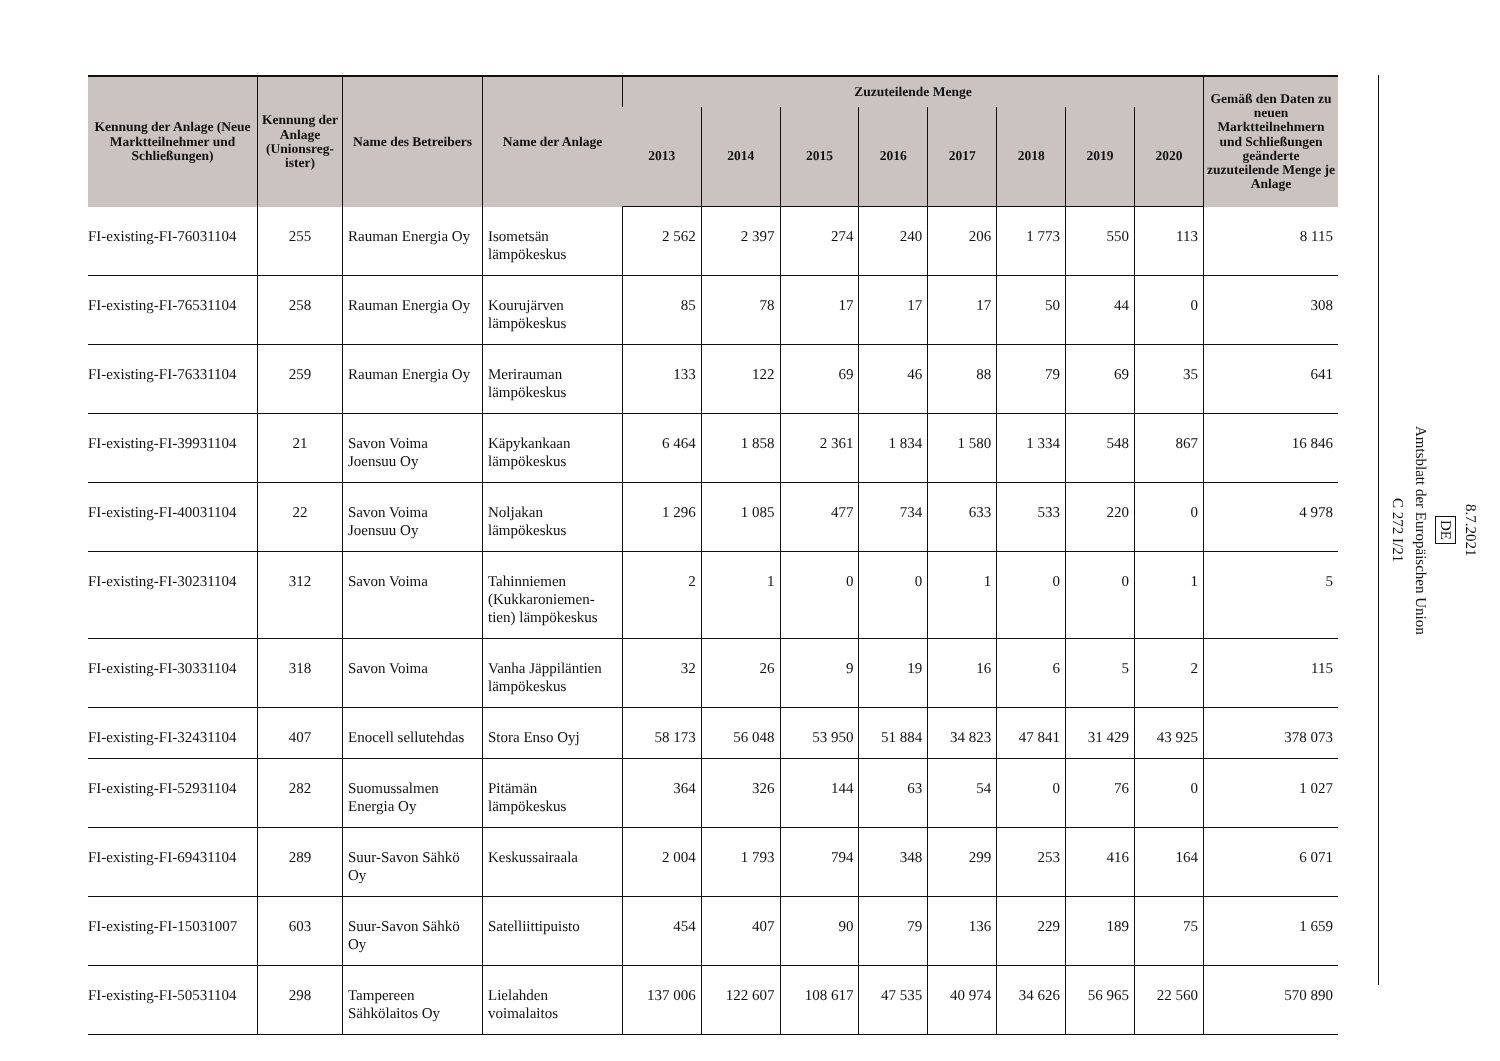| Kennung der Anlage (Neue Marktteilnehmer und Schließungen) | Kennung der Anlage (Unionsreg-ister) | Name des Betreibers | Name der Anlage | Zuzuteilende Menge | | | | | | | | Gemäß den Daten zu neuen Marktteilnehmern und Schließungen geänderte zuzuteilende Menge je Anlage |
| --- | --- | --- | --- | --- | --- | --- | --- | --- | --- | --- | --- | --- |
| | | | | 2013 | 2014 | 2015 | 2016 | 2017 | 2018 | 2019 | 2020 | |
| FI-existing-FI-76031104 | 255 | Rauman Energia Oy | Isometsän lämpökeskus | 2 562 | 2 397 | 274 | 240 | 206 | 1 773 | 550 | 113 | 8 115 |
| FI-existing-FI-76531104 | 258 | Rauman Energia Oy | Kourujärven lämpökeskus | 85 | 78 | 17 | 17 | 17 | 50 | 44 | 0 | 308 |
| FI-existing-FI-76331104 | 259 | Rauman Energia Oy | Merirauman lämpökeskus | 133 | 122 | 69 | 46 | 88 | 79 | 69 | 35 | 641 |
| FI-existing-FI-39931104 | 21 | Savon Voima Joensuu Oy | Käpykankaan lämpökeskus | 6 464 | 1 858 | 2 361 | 1 834 | 1 580 | 1 334 | 548 | 867 | 16 846 |
| FI-existing-FI-40031104 | 22 | Savon Voima Joensuu Oy | Noljakan lämpökeskus | 1 296 | 1 085 | 477 | 734 | 633 | 533 | 220 | 0 | 4 978 |
| FI-existing-FI-30231104 | 312 | Savon Voima | Tahinniemen (Kukkaroniemen-tien) lämpökeskus | 2 | 1 | 0 | 0 | 1 | 0 | 0 | 1 | 5 |
| FI-existing-FI-30331104 | 318 | Savon Voima | Vanha Jäppiläntien lämpökeskus | 32 | 26 | 9 | 19 | 16 | 6 | 5 | 2 | 115 |
| FI-existing-FI-32431104 | 407 | Enocell sellutehdas | Stora Enso Oyj | 58 173 | 56 048 | 53 950 | 51 884 | 34 823 | 47 841 | 31 429 | 43 925 | 378 073 |
| FI-existing-FI-52931104 | 282 | Suomussalmen Energia Oy | Pitämän lämpökeskus | 364 | 326 | 144 | 63 | 54 | 0 | 76 | 0 | 1 027 |
| FI-existing-FI-69431104 | 289 | Suur-Savon Sähkö Oy | Keskussairaala | 2 004 | 1 793 | 794 | 348 | 299 | 253 | 416 | 164 | 6 071 |
| FI-existing-FI-15031007 | 603 | Suur-Savon Sähkö Oy | Satelliittipuisto | 454 | 407 | 90 | 79 | 136 | 229 | 189 | 75 | 1 659 |
| FI-existing-FI-50531104 | 298 | Tampereen Sähkölaitos Oy | Lielahden voimalaitos | 137 006 | 122 607 | 108 617 | 47 535 | 40 974 | 34 626 | 56 965 | 22 560 | 570 890 |
8.7.2021
DE
Amtsblatt der Europäischen Union
C 272 I/21